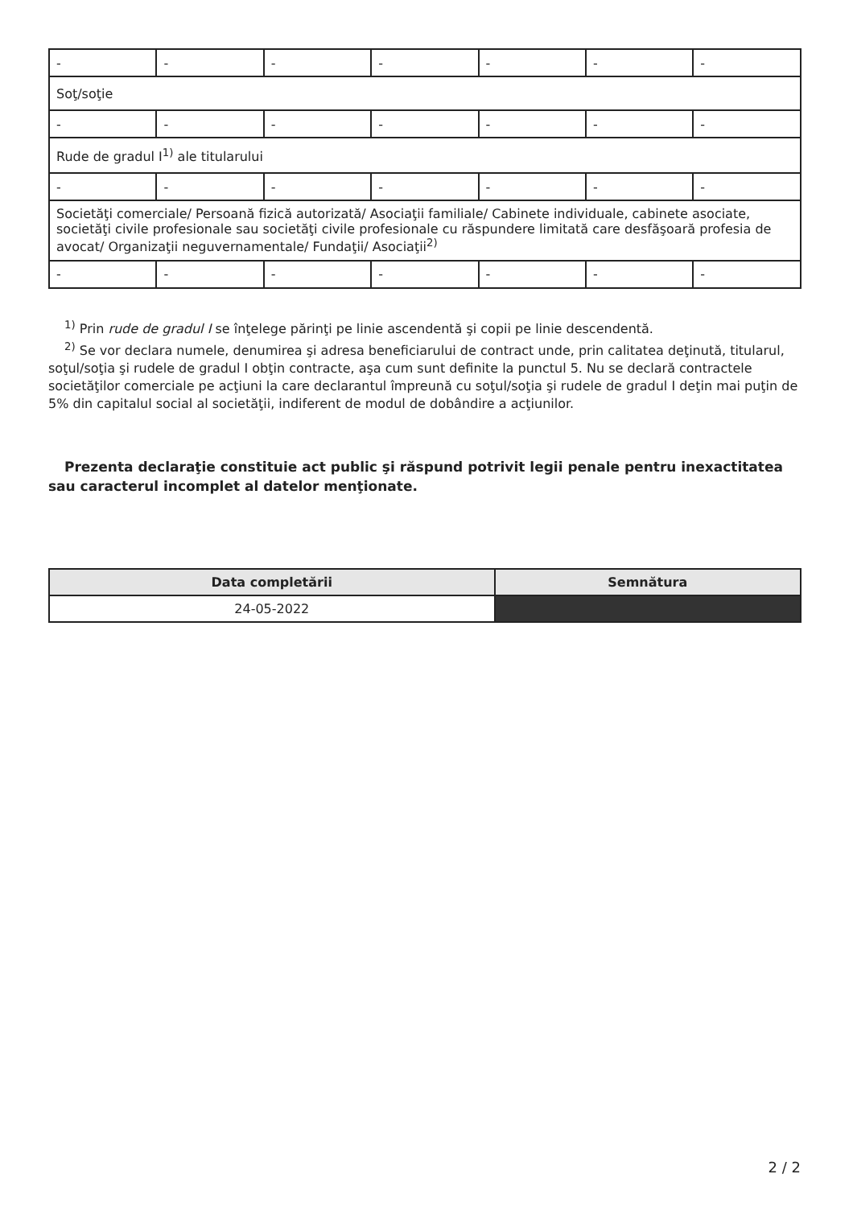| - | - | - | - | - | - | - |
| Soţ/soţie | | | | | | |
| - | - | - | - | - | - | - |
| Rude de gradul I<sup>1)</sup> ale titularului | | | | | | |
| - | - | - | - | - | - | - |
| Societăţi comerciale/ Persoană fizică autorizată/ Asociaţii familiale/ Cabinete individuale, cabinete asociate, societăţi civile profesionale sau societăţi civile profesionale cu răspundere limitată care desfăşoară profesia de avocat/ Organizaţii neguvernamentale/ Fundaţii/ Asociaţii<sup>2)</sup> | | | | | | |
| - | - | - | - | - | - | - |
<sup>1)</sup> Prin rude de gradul I se înţelege părinţi pe linie ascendentă şi copii pe linie descendentă.
<sup>2)</sup> Se vor declara numele, denumirea şi adresa beneficiarului de contract unde, prin calitatea deţinută, titularul, soţul/soţia şi rudele de gradul I obţin contracte, aşa cum sunt definite la punctul 5. Nu se declară contractele societăţilor comerciale pe acţiuni la care declarantul împreună cu soţul/soţia şi rudele de gradul I deţin mai puţin de 5% din capitalul social al societăţii, indiferent de modul de dobândire a acţiunilor.
Prezenta declaraţie constituie act public şi răspund potrivit legii penale pentru inexactitatea sau caracterul incomplet al datelor menţionate.
| Data completării | Semnătura |
| --- | --- |
| 24-05-2022 | |
2 / 2